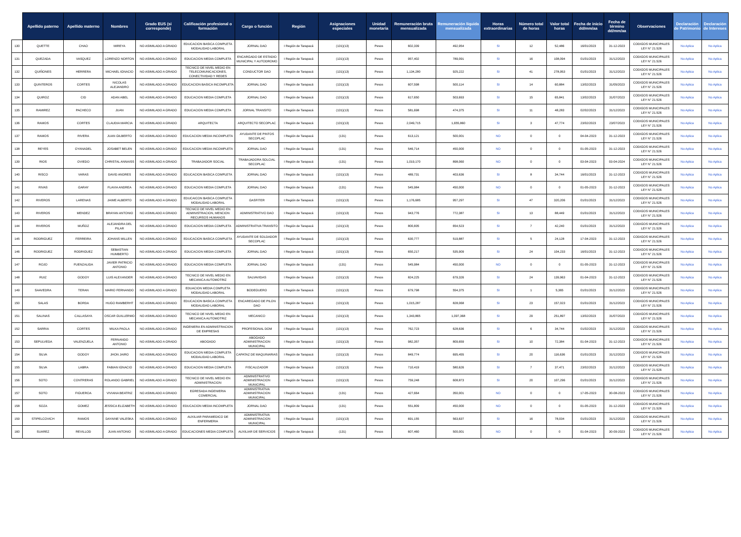| | Apellido paterno | Apellido materno | Nombres | Grado EUS (si corresponde) | Calificación profesional o formación | Cargo o función | Región | Asignaciones especiales | Unidad monetaria | Remuneración bruta mensualizada | Remuneración líquida mensualizada | Horas extraordinarias | Número total de horas | Valor total horas | Fecha de inicio dd/mm/aa | Fecha de término dd/mm/aa | Observaciones | Declaración de Patrimonio | Declaración de Intereses |
| --- | --- | --- | --- | --- | --- | --- | --- | --- | --- | --- | --- | --- | --- | --- | --- | --- | --- | --- | --- |
| 130 | QUETTE | CHAO | MIREYA | NO ASIMILADO A GRADO | EDUCACION BASICA COMPLETA MODALIDAD LABORAL | JORNAL DAO | I Región de Tarapacá | (131)(13) | Pesos | 602,339 | 492,954 | SI | 12 | 52,486 | 16/01/2023 | 31-12-2023 | CODIGOS MUNICIPALES LEY N° 21.526 | No Aplica | No Aplica |
| 131 | QUEZADA | VASQUEZ | LORENZO NORTON | NO ASIMILADO A GRADO | EDUCACION MEDIA COMPLETA | ENCARGADO DE ESTADIO MUNICIPAL Y AUTODROMO | I Región de Tarapacá | (131)(13) | Pesos | 957,402 | 789,091 | SI | 16 | 108,094 | 01/01/2023 | 31/12/2023 | CODIGOS MUNICIPALES LEY N° 21.526 | No Aplica | No Aplica |
| 132 | QUIÑONES | HERRERA | MICHAEL IGNACIO | NO ASIMILADO A GRADO | TECNICO DE NIVEL MEDIO EN TELECOMUNICACIONES, CONECTIVIDAD Y REDES | CONDUCTOR DAO | I Región de Tarapacá | (131)(13) | Pesos | 1,134,280 | 925,222 | SI | 41 | 278,953 | 01/01/2023 | 31/12/2023 | CODIGOS MUNICIPALES LEY N° 21.526 | No Aplica | No Aplica |
| 133 | QUINTEROS | CORTES | NICOLAS ALEJANDRO | NO ASIMILADO A GRADO | EDUCACION BASICA INCOMPLETA | JORNAL DAO | I Región de Tarapacá | (131)(13) | Pesos | 607,598 | 500,114 | SI | 14 | 60,884 | 13/02/2023 | 31/05/2023 | CODIGOS MUNICIPALES LEY N° 21.526 | No Aplica | No Aplica |
| 134 | QUIROZ | CID | ADAN ABEL | NO ASIMILADO A GRADO | EDUCACION MEDIA COMPLETA | JORNAL DAO | I Región de Tarapacá | (131)(13) | Pesos | 617,650 | 503,693 | SI | 15 | 65,841 | 13/02/2023 | 31/07/2023 | CODIGOS MUNICIPALES LEY N° 21.526 | No Aplica | No Aplica |
| 135 | RAMIREZ | PACHECO | JUAN | NO ASIMILADO A GRADO | EDUCACION MEDIA COMPLETA | JORNAL TRANSITO | I Región de Tarapacá | (131)(13) | Pesos | 581,698 | 474,375 | SI | 11 | 48,283 | 02/02/2023 | 31/12/2023 | CODIGOS MUNICIPALES LEY N° 21.526 | No Aplica | No Aplica |
| 136 | RAMOS | CORTES | CLAUDIA MARCIA | NO ASIMILADO A GRADO | ARQUITECTA | ARQUITECTO SECOPLAC | I Región de Tarapacá | (131)(13) | Pesos | 2,049,715 | 1,655,860 | SI | 3 | 47,774 | 23/02/2023 | 23/07/2023 | CODIGOS MUNICIPALES LEY N° 21.526 | No Aplica | No Aplica |
| 137 | RAMOS | RIVERA | JUAN GILBERTO | NO ASIMILADO A GRADO | EDUCACION MEDIA INCOMPLETA | AYUDANTE DE PINTOS SECOPLAC | I Región de Tarapacá | (131) | Pesos | 613,121 | 500,001 | NO | 0 | 0 | 04-04-2023 | 31-12-2023 | CODIGOS MUNICIPALES LEY N° 21.526 | No Aplica | No Aplica |
| 138 | REYES | OYANADEL | JOSABET BELEN | NO ASIMILADO A GRADO | EDUCACION MEDIA INCOMPLETA | JORNAL DAO | I Región de Tarapacá | (131) | Pesos | 546,714 | 450,000 | NO | 0 | 0 | 01-05-2023 | 31-12-2023 | CODIGOS MUNICIPALES LEY N° 21.526 | No Aplica | No Aplica |
| 139 | RIOS | OVIEDO | CHRISTAL ANNAISS | NO ASIMILADO A GRADO | TRABAJADOR SOCIAL | TRABAJADORA SOLCIAL SECOPLAC | I Región de Tarapacá | (131) | Pesos | 1,019,170 | 898,060 | NO | 0 | 0 | 03-04-2023 | 03-04-2024 | CODIGOS MUNICIPALES LEY N° 21.526 | No Aplica | No Aplica |
| 140 | RISCO | VARAS | DAVID ANDRES | NO ASIMILADO A GRADO | EDUCACION BASICA COMPLETA | JORNAL DAO | I Región de Tarapacá | (131)(13) | Pesos | 489,731 | 403,636 | SI | 8 | 34,744 | 16/01/2023 | 31-12-2023 | CODIGOS MUNICIPALES LEY N° 21.526 | No Aplica | No Aplica |
| 141 | RIVAS | GARAY | FLAVIA ANDREA | NO ASIMILADO A GRADO | EDUCACION MEDIA COMPLETA | JORNAL DAO | I Región de Tarapacá | (131) | Pesos | 545,984 | 450,000 | NO | 0 | 0 | 01-05-2023 | 31-12-2023 | CODIGOS MUNICIPALES LEY N° 21.526 | No Aplica | No Aplica |
| 142 | RIVEROS | LARENAS | JAIME ALBERTO | NO ASIMILADO A GRADO | EDUCAICON BASICA COMPLETA MODALIDAD LABORAL | GASFITER | I Región de Tarapacá | (131)(13) | Pesos | 1,176,685 | 957,297 | SI | 47 | 320,206 | 01/01/2023 | 31/12/2023 | CODIGOS MUNICIPALES LEY N° 21.526 | No Aplica | No Aplica |
| 143 | RIVEROS | MENDEZ | BRAYAN ANTONIO | NO ASIMILADO A GRADO | TECNICO DE NIVEL MEDIO EN ADMINISTRACION, MENCION RECURSOS HUMANOS | ADMINISTRATIVO DAO | I Región de Tarapacá | (131)(13) | Pesos | 943,776 | 772,387 | SI | 13 | 88,449 | 01/01/2023 | 31/12/2023 | CODIGOS MUNICIPALES LEY N° 21.526 | No Aplica | No Aplica |
| 144 | RIVEROS | MUÑOZ | ALEJANDRA DEL PILAR | NO ASIMILADO A GRADO | EDUCACION MEDIA COMPLETA | ADMINISTRATIVA TRANSITO | I Región de Tarapacá | (131)(13) | Pesos | 800,835 | 654,523 | SI | 7 | 42,240 | 01/01/2023 | 31/12/2023 | CODIGOS MUNICIPALES LEY N° 21.526 | No Aplica | No Aplica |
| 145 | RODRIGUEZ | FERREIRA | JOHANS MILLEN | NO ASIMILADO A GRADO | EDUCACION BASICA COMPLETA | AYUDANTE DE SOLDADOR SECOPLAC | I Región de Tarapacá | (131)(13) | Pesos | 630,777 | 519,887 | SI | 5 | 24,128 | 17-04-2023 | 31-12-2023 | CODIGOS MUNICIPALES LEY N° 21.526 | No Aplica | No Aplica |
| 146 | RODRIGUEZ | RODRIGUEZ | SEBASTIAN HUMBERTO | NO ASIMILADO A GRADO | EDUCACION MEDIA COMPLETA | JORNAL DAO | I Región de Tarapacá | (131)(13) | Pesos | 650,217 | 535,909 | SI | 24 | 104,233 | 16/01/2023 | 31-12-2023 | CODIGOS MUNICIPALES LEY N° 21.526 | No Aplica | No Aplica |
| 147 | ROJO | FUENZALIDA | JAVIER PATRICIO ANTONIO | NO ASIMILADO A GRADO | EDUCACION MEDIA COMPLETA | JORNAL DAO | I Región de Tarapacá | (131) | Pesos | 545,984 | 450,000 | NO | 0 | 0 | 01-05-2023 | 31-12-2023 | CODIGOS MUNICIPALES LEY N° 21.526 | No Aplica | No Aplica |
| 148 | RUIZ | GODOY | LUIS ALEXANDER | NO ASIMILADO A GRADO | TECNICO DE NIVEL MEDIO EN MECANICA AUTOMOTRIZ | SALVAVIDAS | I Región de Tarapacá | (131)(13) | Pesos | 824,225 | 679,326 | SI | 24 | 139,963 | 01-04-2023 | 31-12-2023 | CODIGOS MUNICIPALES LEY N° 21.526 | No Aplica | No Aplica |
| 149 | SAAVEDRA | TERAN | MARIO FERNANDO | NO ASIMILADO A GRADO | EDUACION MEDIA COMPLETA MODALIDAD LABORAL | BODEGUERO | I Región de Tarapacá | (131)(13) | Pesos | 679,798 | 554,375 | SI | 1 | 5,365 | 01/01/2023 | 31/12/2023 | CODIGOS MUNICIPALES LEY N° 21.526 | No Aplica | No Aplica |
| 150 | SALAS | BORDA | HUGO RAMBERHT | NO ASIMILADO A GRADO | EDUCACION BASICA COMPLETA MODALIDAD LABORAL | ENCAREGADO DE PILON DAO | I Región de Tarapacá | (131)(13) | Pesos | 1,015,287 | 828,068 | SI | 23 | 157,023 | 01/01/2023 | 31/12/2023 | CODIGOS MUNICIPALES LEY N° 21.526 | No Aplica | No Aplica |
| 151 | SALINAS | CALLASAYA | OSCAR GUILLERMO | NO ASIMILADO A GRADO | TECNICO DE NIVEL MEDIO EN MECANICA AUTOMOTRIZ | MECANICO | I Región de Tarapacá | (131)(13) | Pesos | 1,343,865 | 1,097,368 | SI | 29 | 251,897 | 13/02/2023 | 31/07/2023 | CODIGOS MUNICIPALES LEY N° 21.526 | No Aplica | No Aplica |
| 152 | SARRIA | CORTES | MILKA PAOLA | NO ASIMILADO A GRADO | INGENIERA EN ADMINISTRACION DE EMPRESAS | PROFESIONAL DOM | I Región de Tarapacá | (131)(13) | Pesos | 762,723 | 628,636 | SI | 6 | 34,744 | 01/02/2023 | 31/12/2023 | CODIGOS MUNICIPALES LEY N° 21.526 | No Aplica | No Aplica |
| 153 | SEPULVEDA | VALENZUELA | FERNANDO ANTONIO | NO ASIMILADO A GRADO | ABOGADO | ABOGADO ADMINISTRACION MUNICIPAL | I Región de Tarapacá | (131)(13) | Pesos | 982,357 | 809,659 | SI | 10 | 72,384 | 01-04-2023 | 31-12-2023 | CODIGOS MUNICIPALES LEY N° 21.526 | No Aplica | No Aplica |
| 154 | SILVA | GODOY | JHON JAIRO | NO ASIMILADO A GRADO | EDUCACION MEDIA COMPLETA MODALIDAD LABORAL | CAPATAZ DE MAQUINARIAS | I Región de Tarapacá | (131)(13) | Pesos | 849,774 | 695,455 | SI | 20 | 116,636 | 01/01/2023 | 31/12/2023 | CODIGOS MUNICIPALES LEY N° 21.526 | No Aplica | No Aplica |
| 155 | SILVA | LABRA | FABIAN IGNACIO | NO ASIMILADO A GRADO | EDUCACION MEDIA COMPLETA | FISCALIZADOR | I Región de Tarapacá | (131)(13) | Pesos | 710,419 | 580,626 | SI | 7 | 37,471 | 23/02/2023 | 31/12/2023 | CODIGOS MUNICIPALES LEY N° 21.526 | No Aplica | No Aplica |
| 156 | SOTO | CONTRERAS | ROLANDO GABRIEL | NO ASIMILADO A GRADO | TECNICO DE NIVEL MEDIO EN ADMINISTRACION | ADMINISTRATIVO ADMINISTRACION MUNICIPAL | I Región de Tarapacá | (131)(13) | Pesos | 759,248 | 608,873 | SI | 20 | 107,296 | 01/01/2023 | 31/12/2023 | CODIGOS MUNICIPALES LEY N° 21.526 | No Aplica | No Aplica |
| 157 | SOTO | FIGUEROA | VIVIANA BEATRIZ | NO ASIMILADO A GRADO | EGRESADA INGENIERIA COMERCIAL | ADMINISTRATIVA ADMINISTRACION MUNICIPAL | I Región de Tarapacá | (131) | Pesos | 427,664 | 350,001 | NO | 0 | 0 | 17-05-2023 | 30-08-2023 | CODIGOS MUNICIPALES LEY N° 21.526 | No Aplica | No Aplica |
| 158 | SOZA | GOMEZ | JESSICA ELIZABETH | NO ASIMILADO A GRADO | EDUCACION MEDIA INCOMPLETA | JORNAL DAO | I Región de Tarapacá | (131) | Pesos | 551,809 | 450,000 | NO | 0 | 0 | 01-05-2023 | 31-12-2023 | CODIGOS MUNICIPALES LEY N° 21.526 | No Aplica | No Aplica |
| 159 | STIPELCOVICH | RAMOS | DAYAINE VALESKA | NO ASIMILADO A GRADO | AUXILIAR PARAMEDICO DE ENFERMERIA | ADMINISTRATIVA ADMINISTRACION MUNICIPAL | I Región de Tarapacá | (131)(13) | Pesos | 691,155 | 563,637 | SI | 16 | 78,034 | 01/01/2023 | 31/12/2023 | CODIGOS MUNICIPALES LEY N° 21.526 | No Aplica | No Aplica |
| 160 | SUAREZ | REVILLOD | JUAN ANTONIO | NO ASIMILADO A GRADO | EDUCACIONES MEDIA COMPLETA | AUXILIAR DE SERVICIOS | I Región de Tarapacá | (131) | Pesos | 607,460 | 500,001 | NO | 0 | 0 | 01-04-2023 | 30-09-2023 | CODIGOS MUNICIPALES LEY N° 21.526 | No Aplica | No Aplica |